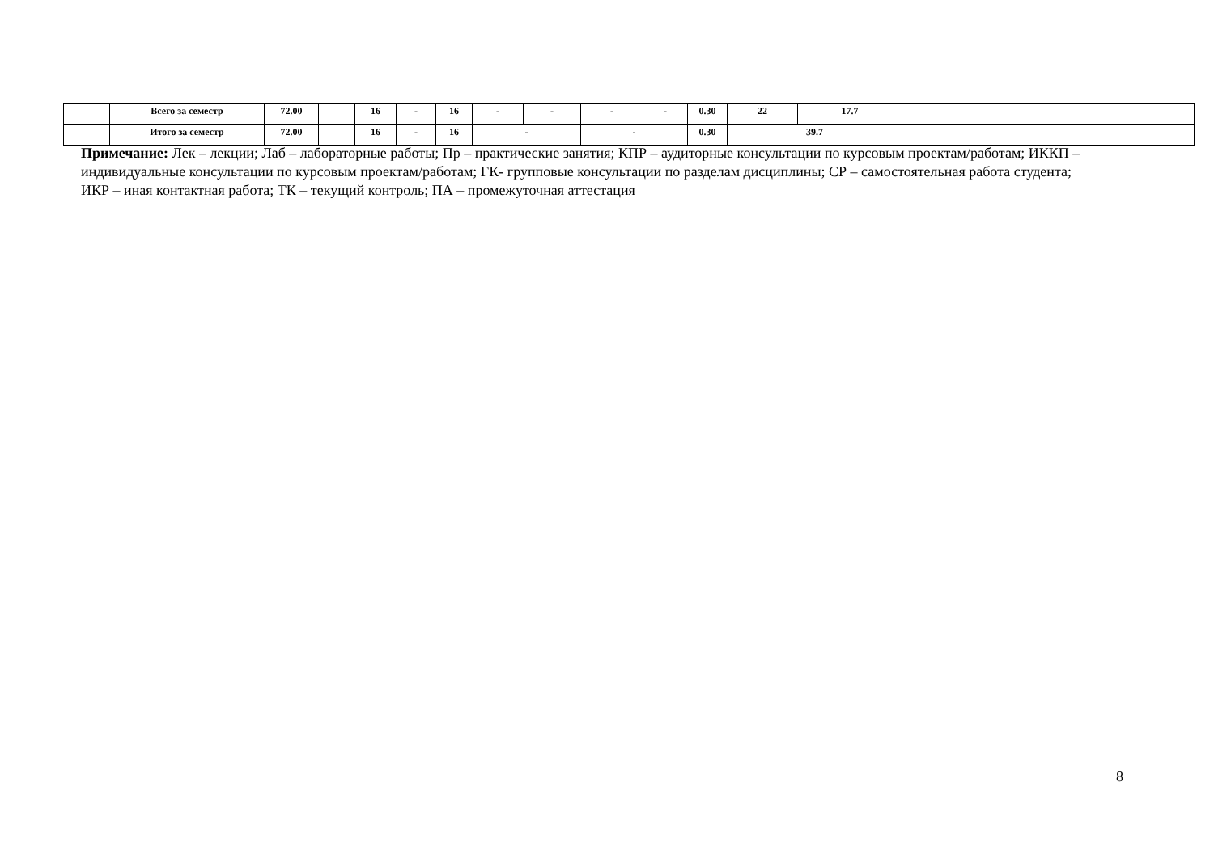| | Всего за семестр | 72.00 | | 16 | - | 16 | - | - | - | - | 0.30 | 22 | 17.7 | |
| | Итого за семестр | 72.00 | | 16 | - | 16 | - | | - | | 0.30 | 39.7 | | |
Примечание: Лек – лекции; Лаб – лабораторные работы; Пр – практические занятия; КПР – аудиторные консультации по курсовым проектам/работам; ИККП – индивидуальные консультации по курсовым проектам/работам; ГК- групповые консультации по разделам дисциплины; СР – самостоятельная работа студента; ИКР – иная контактная работа; ТК – текущий контроль; ПА – промежуточная аттестация
8